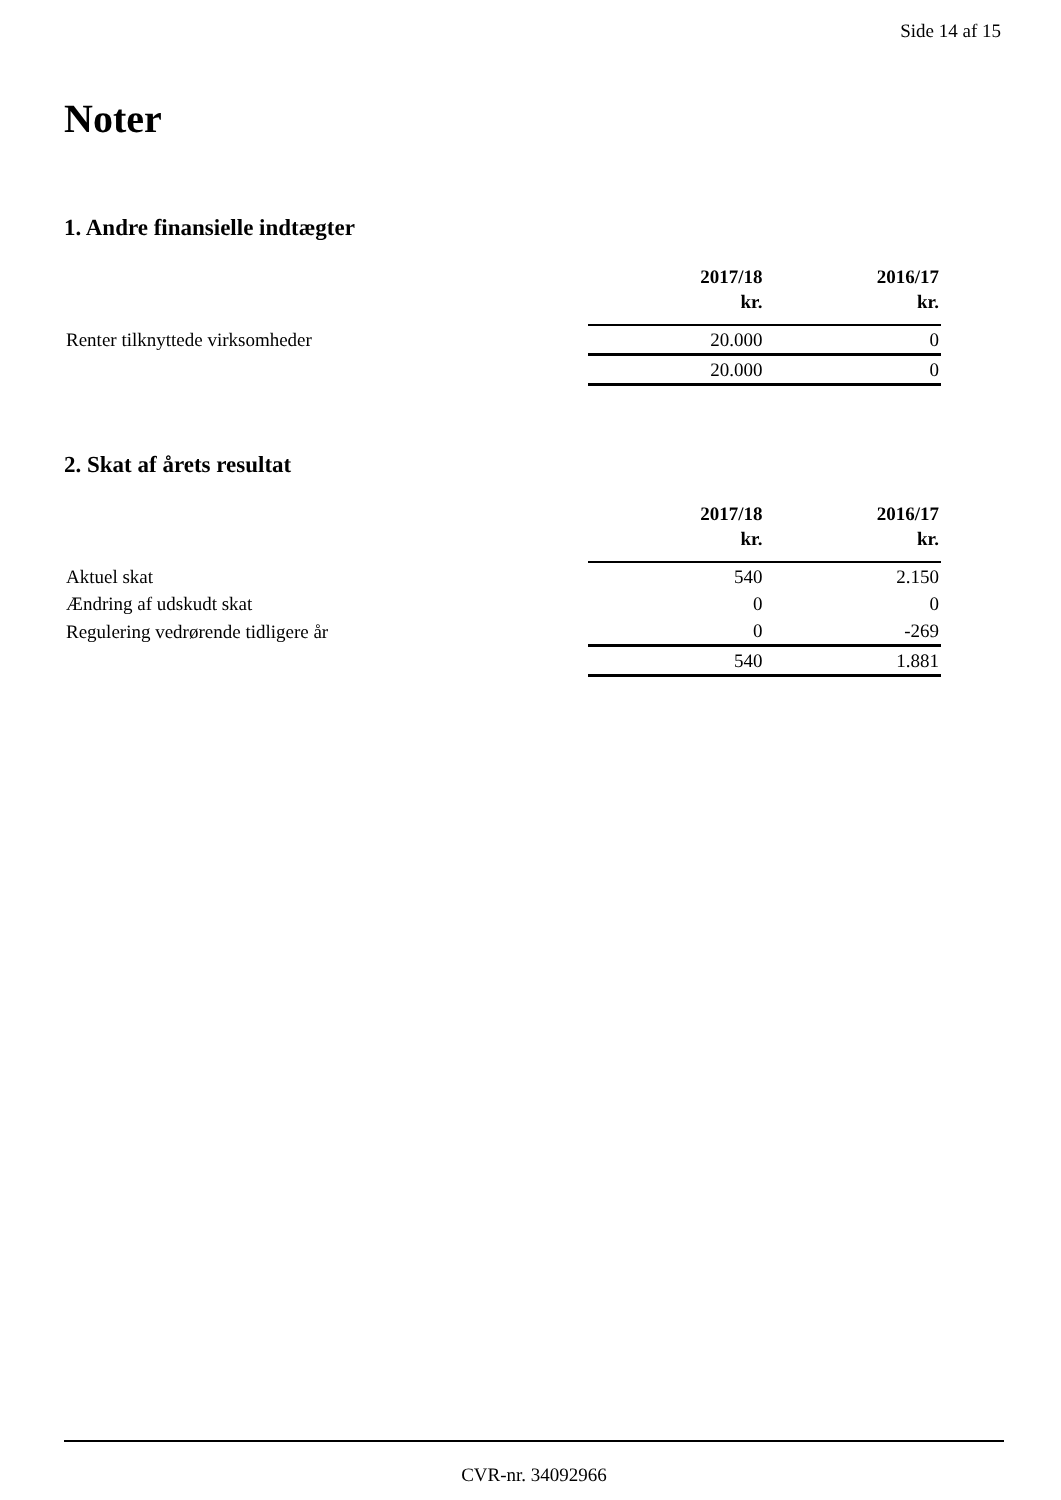Side 14 af 15
Noter
1. Andre finansielle indtægter
| | 2017/18 kr. | 2016/17 kr. |
| --- | --- | --- |
| Renter tilknyttede virksomheder | 20.000 | 0 |
| | 20.000 | 0 |
2. Skat af årets resultat
| | 2017/18 kr. | 2016/17 kr. |
| --- | --- | --- |
| Aktuel skat | 540 | 2.150 |
| Ændring af udskudt skat | 0 | 0 |
| Regulering vedrørende tidligere år | 0 | -269 |
| | 540 | 1.881 |
CVR-nr. 34092966